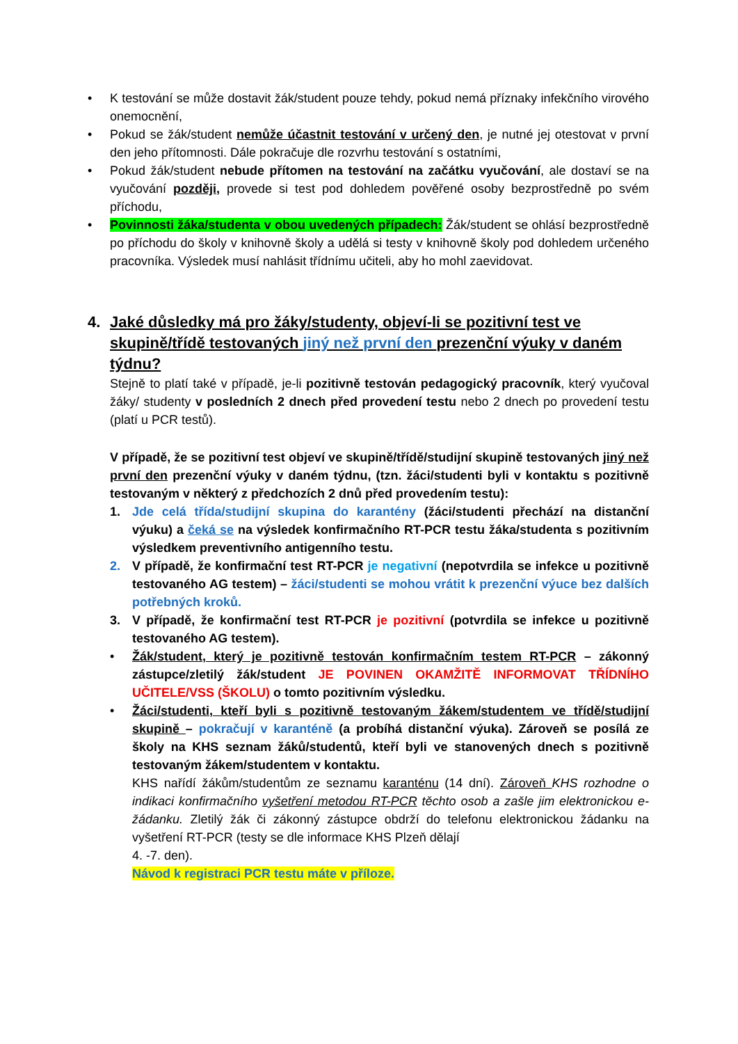• K testování se může dostavit žák/student pouze tehdy, pokud nemá příznaky infekčního virového onemocnění,
• Pokud se žák/student nemůže účastnit testování v určený den, je nutné jej otestovat v první den jeho přítomnosti. Dále pokračuje dle rozvrhu testování s ostatními,
• Pokud žák/student nebude přítomen na testování na začátku vyučování, ale dostaví se na vyučování později, provede si test pod dohledem pověřené osoby bezprostředně po svém příchodu,
• Povinnosti žáka/studenta v obou uvedených případech: Žák/student se ohlásí bezprostředně po příchodu do školy v knihovně školy a udělá si testy v knihovně školy pod dohledem určeného pracovníka. Výsledek musí nahlásit třídnímu učiteli, aby ho mohl zaevidovat.
4. Jaké důsledky má pro žáky/studenty, objeví-li se pozitivní test ve skupině/třídě testovaných jiný než první den prezenční výuky v daném týdnu?
Stejně to platí také v případě, je-li pozitivně testován pedagogický pracovník, který vyučoval žáky/ studenty v posledních 2 dnech před provedení testu nebo 2 dnech po provedení testu (platí u PCR testů).
V případě, že se pozitivní test objeví ve skupině/třídě/studijní skupině testovaných jiný než první den prezenční výuky v daném týdnu, (tzn. žáci/studenti byli v kontaktu s pozitivně testovaným v některý z předchozích 2 dnů před provedením testu):
1. Jde celá třída/studijní skupina do karantény (žáci/studenti přechází na distanční výuku) a čeká se na výsledek konfirmačního RT-PCR testu žáka/studenta s pozitivním výsledkem preventivního antigenního testu.
2. V případě, že konfirmační test RT-PCR je negativní (nepotvrdila se infekce u pozitivně testovaného AG testem) – žáci/studenti se mohou vrátit k prezenční výuce bez dalších potřebných kroků.
3. V případě, že konfirmační test RT-PCR je pozitivní (potvrdila se infekce u pozitivně testovaného AG testem).
• Žák/student, který je pozitivně testován konfirmačním testem RT-PCR – zákonný zástupce/zletilý žák/student JE POVINEN OKAMŽITĚ INFORMOVAT TŘÍDNÍHO UČITELE/VSS (ŠKOLU) o tomto pozitivním výsledku.
• Žáci/studenti, kteří byli s pozitivně testovaným žákem/studentem ve třídě/studijní skupině – pokračují v karanténě (a probíhá distanční výuka). Zároveň se posílá ze školy na KHS seznam žáků/studentů, kteří byli ve stanovených dnech s pozitivně testovaným žákem/studentem v kontaktu.
KHS nařídí žákům/studentům ze seznamu karanténu (14 dní). Zároveň KHS rozhodne o indikaci konfirmačního vyšetření metodou RT-PCR těchto osob a zašle jim elektronickou e-žádanku. Zletilý žák či zákonný zástupce obdrží do telefonu elektronickou žádanku na vyšetření RT-PCR (testy se dle informace KHS Plzeň dělají
4. -7. den).
Návod k registraci PCR testu máte v příloze.